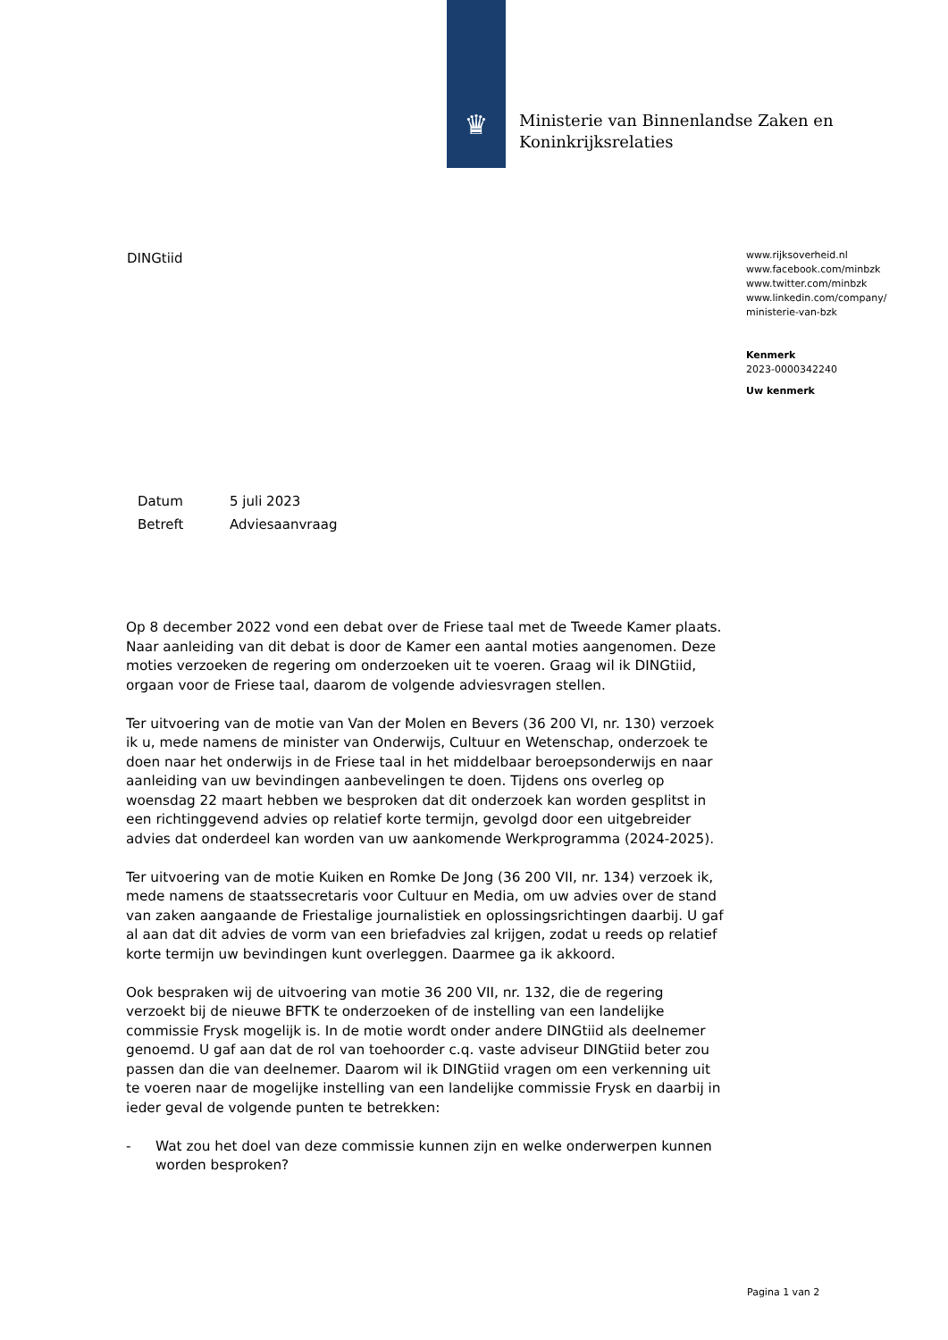♛
Ministerie van Binnenlandse Zaken en
Koninkrijksrelaties
DINGtiid
www.rijksoverheid.nl
www.facebook.com/minbzk
www.twitter.com/minbzk
www.linkedin.com/company/
ministerie-van-bzk
Kenmerk
2023-0000342240
Uw kenmerk
| Datum | 5 juli 2023 |
| Betreft | Adviesaanvraag |
Op 8 december 2022 vond een debat over de Friese taal met de Tweede Kamer plaats. Naar aanleiding van dit debat is door de Kamer een aantal moties aangenomen. Deze moties verzoeken de regering om onderzoeken uit te voeren. Graag wil ik DINGtiid, orgaan voor de Friese taal, daarom de volgende adviesvragen stellen.
Ter uitvoering van de motie van Van der Molen en Bevers (36 200 VI, nr. 130) verzoek ik u, mede namens de minister van Onderwijs, Cultuur en Wetenschap, onderzoek te doen naar het onderwijs in de Friese taal in het middelbaar beroepsonderwijs en naar aanleiding van uw bevindingen aanbevelingen te doen. Tijdens ons overleg op woensdag 22 maart hebben we besproken dat dit onderzoek kan worden gesplitst in een richtinggevend advies op relatief korte termijn, gevolgd door een uitgebreider advies dat onderdeel kan worden van uw aankomende Werkprogramma (2024-2025).
Ter uitvoering van de motie Kuiken en Romke De Jong (36 200 VII, nr. 134) verzoek ik, mede namens de staatssecretaris voor Cultuur en Media, om uw advies over de stand van zaken aangaande de Friestalige journalistiek en oplossingsrichtingen daarbij. U gaf al aan dat dit advies de vorm van een briefadvies zal krijgen, zodat u reeds op relatief korte termijn uw bevindingen kunt overleggen. Daarmee ga ik akkoord.
Ook bespraken wij de uitvoering van motie 36 200 VII, nr. 132, die de regering verzoekt bij de nieuwe BFTK te onderzoeken of de instelling van een landelijke commissie Frysk mogelijk is. In de motie wordt onder andere DINGtiid als deelnemer genoemd. U gaf aan dat de rol van toehoorder c.q. vaste adviseur DINGtiid beter zou passen dan die van deelnemer. Daarom wil ik DINGtiid vragen om een verkenning uit te voeren naar de mogelijke instelling van een landelijke commissie Frysk en daarbij in ieder geval de volgende punten te betrekken:
- Wat zou het doel van deze commissie kunnen zijn en welke onderwerpen kunnen worden besproken?
Pagina 1 van 2